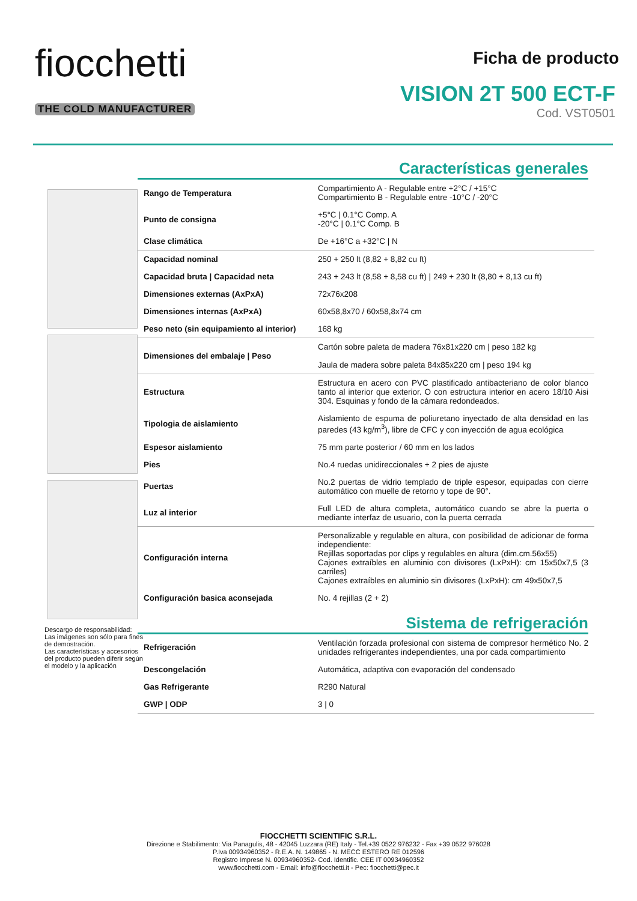fiocchetti
THE COLD MANUFACTURER
Ficha de producto
VISION 2T 500 ECT-F
Cod. VST0501
Descargo de responsabilidad:
Las imágenes son sólo para fines de demostración.
Las características y accesorios del producto pueden diferir según el modelo y la aplicación
Características generales
| Rango de Temperatura | Compartimiento A - Regulable entre +2°C / +15°C Compartimiento B - Regulable entre -10°C / -20°C |
| Punto de consigna | +5°C / 0.1°C Comp. A -20°C / 0.1°C Comp. B |
| Clase climática | De +16°C a +32°C / N |
| Capacidad nominal | 250 + 250 lt (8,82 + 8,82 cu ft) |
| Capacidad bruta / Capacidad neta | 243 + 243 lt (8,58 + 8,58 cu ft) / 249 + 230 lt (8,80 + 8,13 cu ft) |
| Dimensiones externas (AxPxA) | 72x76x208 |
| Dimensiones internas (AxPxA) | 60x58,8x70 / 60x58,8x74 cm |
| Peso neto (sin equipamiento al interior) | 168 kg |
| Dimensiones del embalaje / Peso | Cartón sobre paleta de madera 76x81x220 cm / peso 182 kg Jaula de madera sobre paleta 84x85x220 cm / peso 194 kg |
| Estructura | Estructura en acero con PVC plastificado antibacteriano de color blanco tanto al interior que exterior. O con estructura interior en acero 18/10 Aisi 304. Esquinas y fondo de la cámara redondeados. |
| Tipologia de aislamiento | Aislamiento de espuma de poliuretano inyectado de alta densidad en las paredes (43 kg/m<sup>3</sup>), libre de CFC y con inyección de agua ecológica |
| Espesor aislamiento | 75 mm parte posterior / 60 mm en los lados |
| Pies | No.4 ruedas unidireccionales + 2 pies de ajuste |
| Puertas | No.2 puertas de vidrio templado de triple espesor, equipadas con cierre automático con muelle de retorno y tope de 90°. |
| Luz al interior | Full LED de altura completa, automático cuando se abre la puerta o mediante interfaz de usuario, con la puerta cerrada |
| Configuración interna | Personalizable y regulable en altura, con posibilidad de adicionar de forma independiente: Rejillas soportadas por clips y regulables en altura (dim.cm.56x55) Cajones extraíbles en aluminio con divisores (LxPxH): cm 15x50x7,5 (3 carriles) Cajones extraíbles en aluminio sin divisores (LxPxH): cm 49x50x7,5 |
| Configuración basica aconsejada | No. 4 rejillas (2 + 2) |
Sistema de refrigeración
| Refrigeración | Ventilación forzada profesional con sistema de compresor hermético No. 2 unidades refrigerantes independientes, una por cada compartimiento |
| Descongelación | Automática, adaptiva con evaporación del condensado |
| Gas Refrigerante | R290 Natural |
| GWP / ODP | 3 / 0 |
FIOCCHETTI SCIENTIFIC S.R.L.
Direzione e Stabilimento: Via Panagulis, 48 - 42045 Luzzara (RE) Italy - Tel.+39 0522 976232 - Fax +39 0522 976028
P.Iva 00934960352 - R.E.A. N. 149865 - N. MECC ESTERO RE 012596
Registro Imprese N. 00934960352- Cod. Identific. CEE IT 00934960352
www.fiocchetti.com - Email: info@fiocchetti.it - Pec: fiocchetti@pec.it